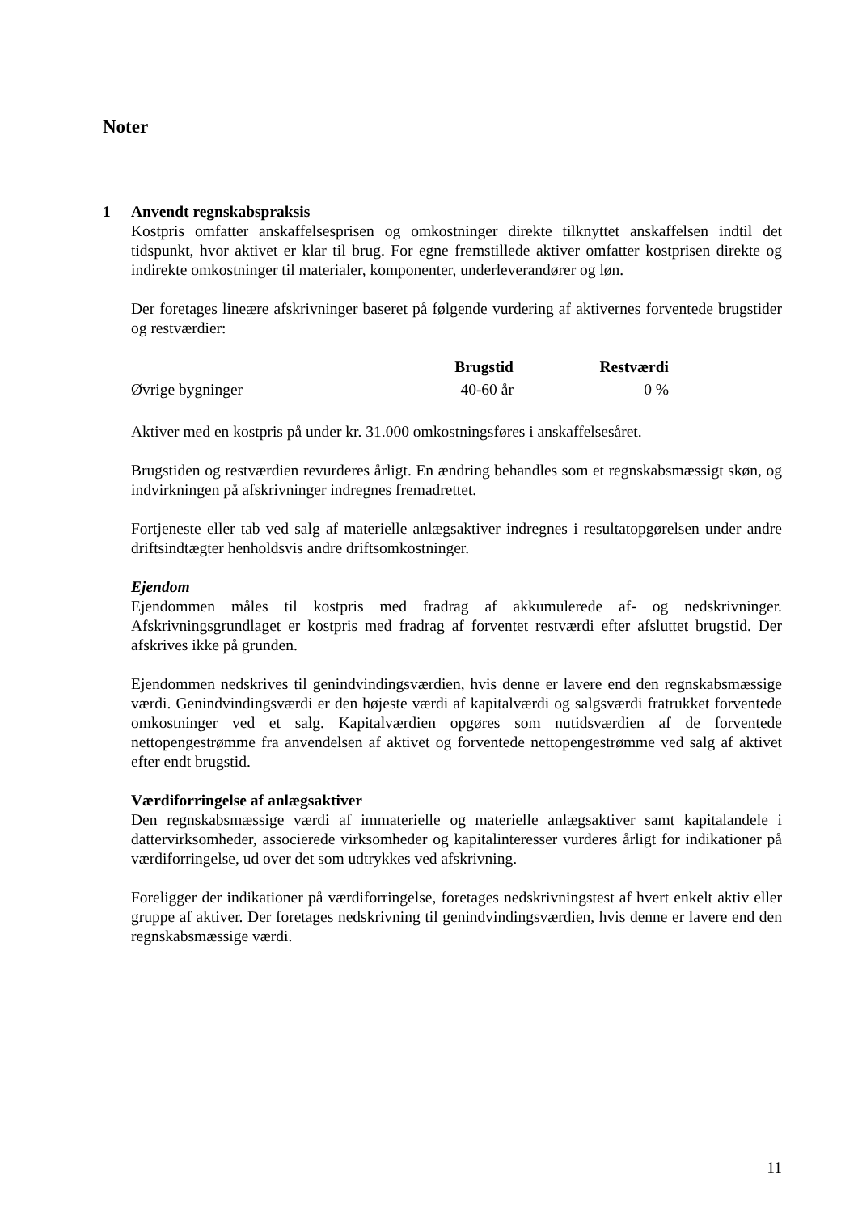Noter
1 Anvendt regnskabspraksis
Kostpris omfatter anskaffelsesprisen og omkostninger direkte tilknyttet anskaffelsen indtil det tidspunkt, hvor aktivet er klar til brug. For egne fremstillede aktiver omfatter kostprisen direkte og indirekte omkostninger til materialer, komponenter, underleverandører og løn.
Der foretages lineære afskrivninger baseret på følgende vurdering af aktivernes forventede brugstider og restværdier:
| | Brugstid | Restværdi |
| --- | --- | --- |
| Øvrige bygninger | 40-60 år | 0 % |
Aktiver med en kostpris på under kr. 31.000 omkostningsføres i anskaffelsesåret.
Brugstiden og restværdien revurderes årligt. En ændring behandles som et regnskabsmæssigt skøn, og indvirkningen på afskrivninger indregnes fremadrettet.
Fortjeneste eller tab ved salg af materielle anlægsaktiver indregnes i resultatopgørelsen under andre driftsindtægter henholdsvis andre driftsomkostninger.
Ejendom
Ejendommen måles til kostpris med fradrag af akkumulerede af- og nedskrivninger. Afskrivningsgrundlaget er kostpris med fradrag af forventet restværdi efter afsluttet brugstid. Der afskrives ikke på grunden.
Ejendommen nedskrives til genindvindingsværdien, hvis denne er lavere end den regnskabsmæssige værdi. Genindvindingsværdi er den højeste værdi af kapitalværdi og salgsværdi fratrukket forventede omkostninger ved et salg. Kapitalværdien opgøres som nutidsværdien af de forventede nettopengestrømme fra anvendelsen af aktivet og forventede nettopengestrømme ved salg af aktivet efter endt brugstid.
Værdiforringelse af anlægsaktiver
Den regnskabsmæssige værdi af immaterielle og materielle anlægsaktiver samt kapitalandele i dattervirksomheder, associerede virksomheder og kapitalinteresser vurderes årligt for indikationer på værdiforringelse, ud over det som udtrykkes ved afskrivning.
Foreligger der indikationer på værdiforringelse, foretages nedskrivningstest af hvert enkelt aktiv eller gruppe af aktiver. Der foretages nedskrivning til genindvindingsværdien, hvis denne er lavere end den regnskabsmæssige værdi.
11